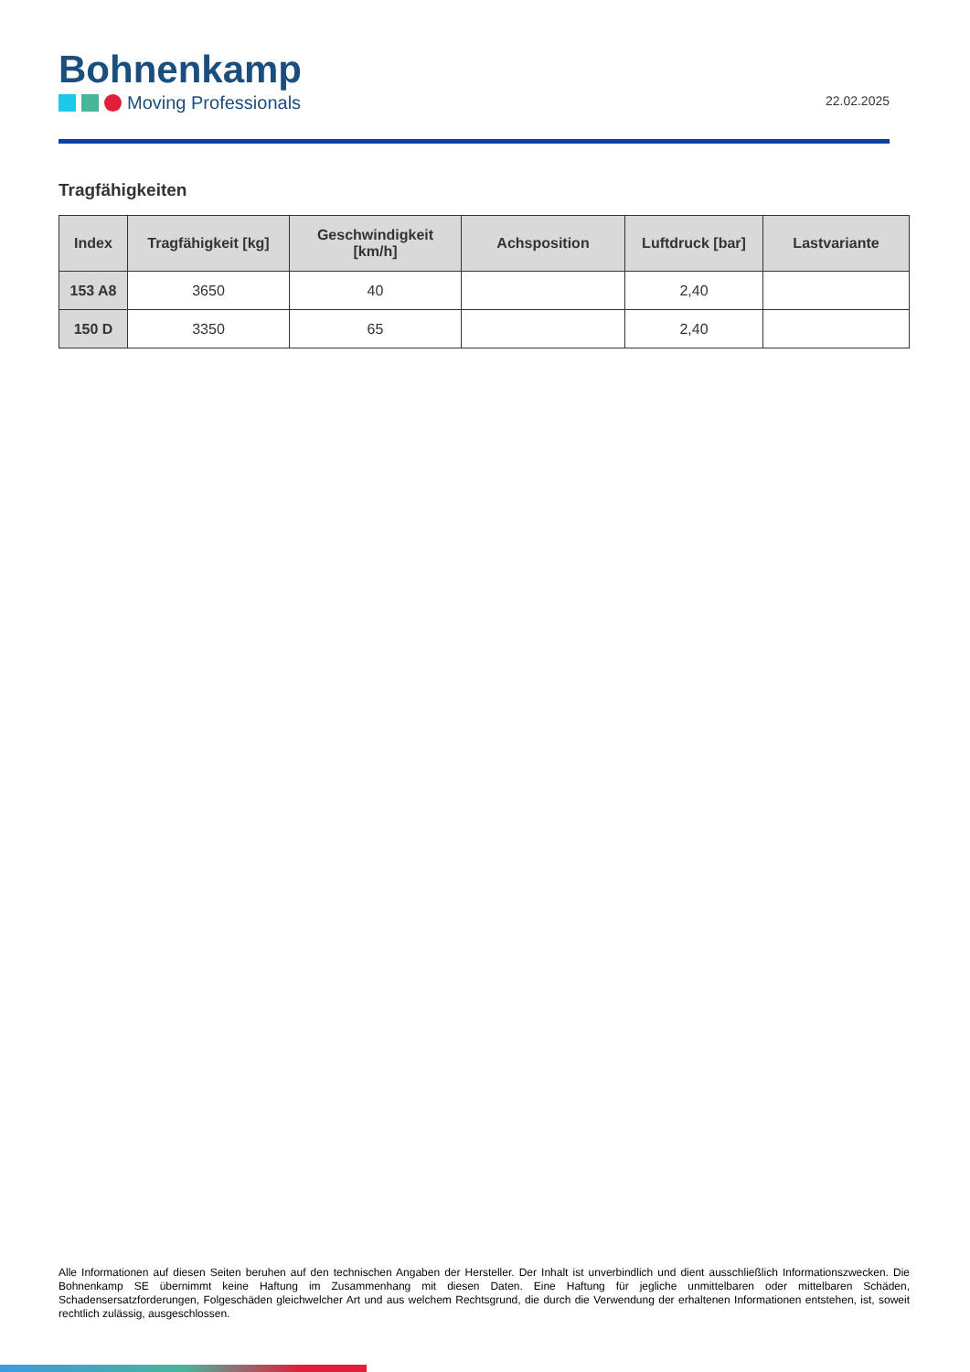Bohnenkamp
Moving Professionals
22.02.2025
Tragfähigkeiten
| Index | Tragfähigkeit [kg] | Geschwindigkeit [km/h] | Achsposition | Luftdruck [bar] | Lastvariante |
| --- | --- | --- | --- | --- | --- |
| 153 A8 | 3650 | 40 | | 2,40 | |
| 150 D | 3350 | 65 | | 2,40 | |
Alle Informationen auf diesen Seiten beruhen auf den technischen Angaben der Hersteller. Der Inhalt ist unverbindlich und dient ausschließlich Informationszwecken. Die Bohnenkamp SE übernimmt keine Haftung im Zusammenhang mit diesen Daten. Eine Haftung für jegliche unmittelbaren oder mittelbaren Schäden, Schadensersatzforderungen, Folgeschäden gleichwelcher Art und aus welchem Rechtsgrund, die durch die Verwendung der erhaltenen Informationen entstehen, ist, soweit rechtlich zulässig, ausgeschlossen.